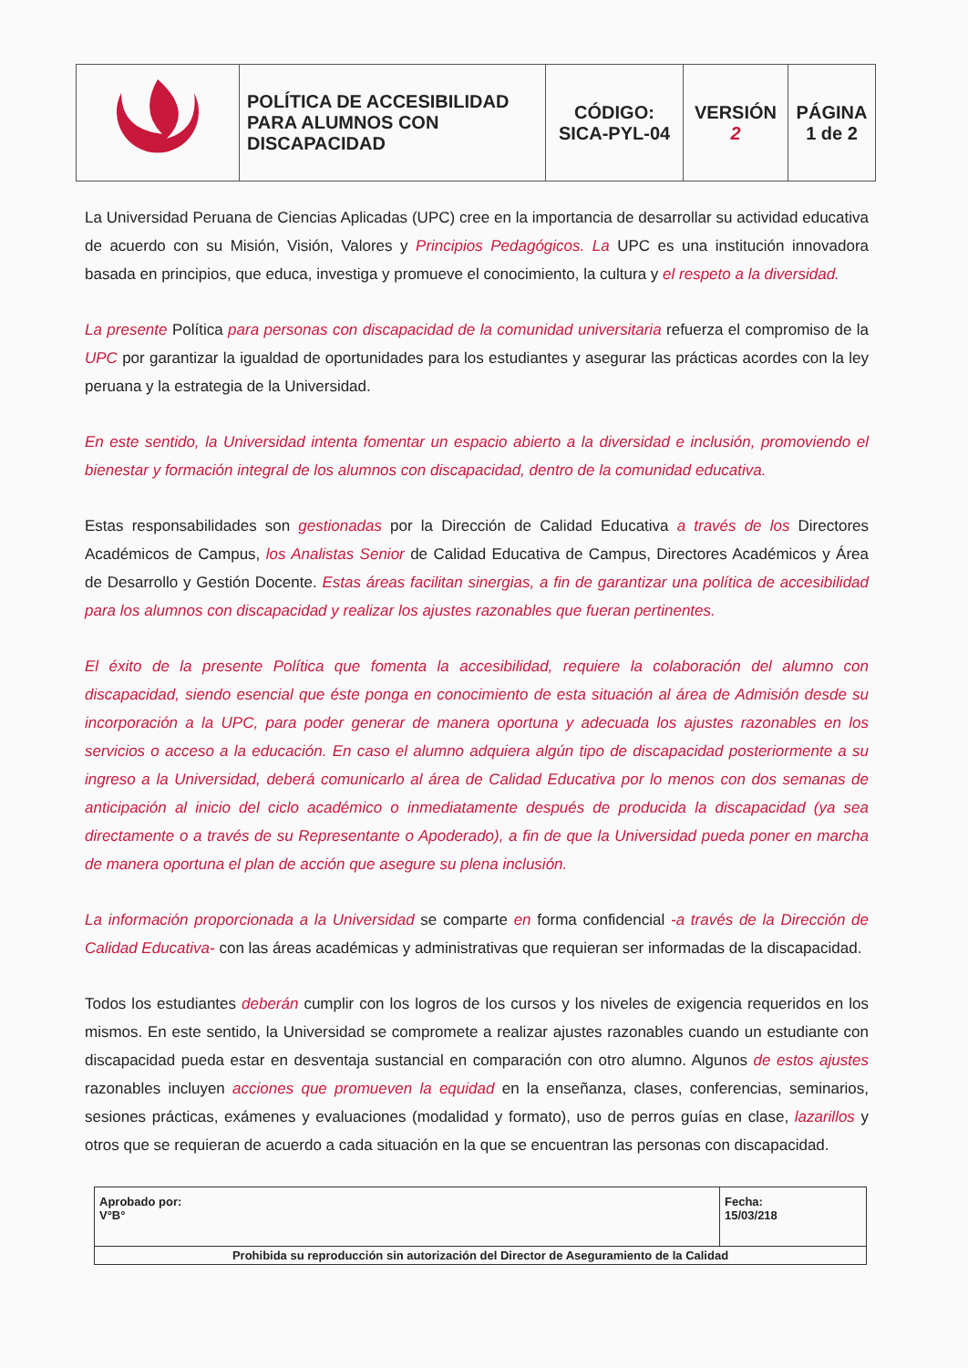| | POLÍTICA DE ACCESIBILIDAD PARA ALUMNOS CON DISCAPACIDAD | CÓDIGO: SICA-PYL-04 | VERSIÓN 2 | PÁGINA 1 de 2 |
La Universidad Peruana de Ciencias Aplicadas (UPC) cree en la importancia de desarrollar su actividad educativa de acuerdo con su Misión, Visión, Valores y Principios Pedagógicos. La UPC es una institución innovadora basada en principios, que educa, investiga y promueve el conocimiento, la cultura y el respeto a la diversidad.
La presente Política para personas con discapacidad de la comunidad universitaria refuerza el compromiso de la UPC por garantizar la igualdad de oportunidades para los estudiantes y asegurar las prácticas acordes con la ley peruana y la estrategia de la Universidad.
En este sentido, la Universidad intenta fomentar un espacio abierto a la diversidad e inclusión, promoviendo el bienestar y formación integral de los alumnos con discapacidad, dentro de la comunidad educativa.
Estas responsabilidades son gestionadas por la Dirección de Calidad Educativa a través de los Directores Académicos de Campus, los Analistas Senior de Calidad Educativa de Campus, Directores Académicos y Área de Desarrollo y Gestión Docente. Estas áreas facilitan sinergias, a fin de garantizar una política de accesibilidad para los alumnos con discapacidad y realizar los ajustes razonables que fueran pertinentes.
El éxito de la presente Política que fomenta la accesibilidad, requiere la colaboración del alumno con discapacidad, siendo esencial que éste ponga en conocimiento de esta situación al área de Admisión desde su incorporación a la UPC, para poder generar de manera oportuna y adecuada los ajustes razonables en los servicios o acceso a la educación. En caso el alumno adquiera algún tipo de discapacidad posteriormente a su ingreso a la Universidad, deberá comunicarlo al área de Calidad Educativa por lo menos con dos semanas de anticipación al inicio del ciclo académico o inmediatamente después de producida la discapacidad (ya sea directamente o a través de su Representante o Apoderado), a fin de que la Universidad pueda poner en marcha de manera oportuna el plan de acción que asegure su plena inclusión.
La información proporcionada a la Universidad se comparte en forma confidencial -a través de la Dirección de Calidad Educativa- con las áreas académicas y administrativas que requieran ser informadas de la discapacidad.
Todos los estudiantes deberán cumplir con los logros de los cursos y los niveles de exigencia requeridos en los mismos. En este sentido, la Universidad se compromete a realizar ajustes razonables cuando un estudiante con discapacidad pueda estar en desventaja sustancial en comparación con otro alumno. Algunos de estos ajustes razonables incluyen acciones que promueven la equidad en la enseñanza, clases, conferencias, seminarios, sesiones prácticas, exámenes y evaluaciones (modalidad y formato), uso de perros guías en clase, lazarillos y otros que se requieran de acuerdo a cada situación en la que se encuentran las personas con discapacidad.
| Aprobado por: V°B° | Fecha: 15/03/218 |
| Prohibida su reproducción sin autorización del Director de Aseguramiento de la Calidad | |